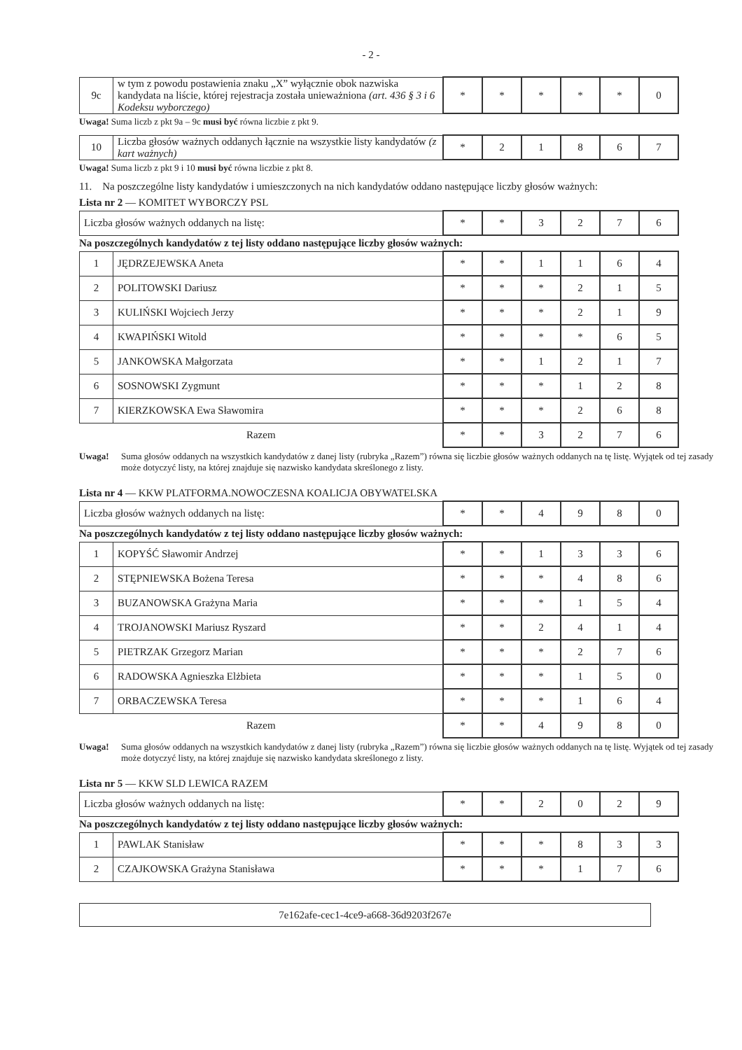- 2 -
| 9c | w tym z powodu postawienia znaku „X” wyłącznie obok nazwiska kandydata na liście, której rejestracja została unieważniona (art. 436 § 3 i 6 Kodeksu wyborczego) | * | * | * | * | * | 0 |
Uwaga! Suma liczb z pkt 9a – 9c musi być równa liczbie z pkt 9.
| 10 | Liczba głosów ważnych oddanych łącznie na wszystkie listy kandydatów (z kart ważnych) | * | 2 | 1 | 8 | 6 | 7 |
Uwaga! Suma liczb z pkt 9 i 10 musi być równa liczbie z pkt 8.
11. Na poszczególne listy kandydatów i umieszczonych na nich kandydatów oddano następujące liczby głosów ważnych:
Lista nr 2 — KOMITET WYBORCZY PSL
| Liczba głosów ważnych oddanych na listę: | * | * | 3 | 2 | 7 | 6 |
Na poszczególnych kandydatów z tej listy oddano następujące liczby głosów ważnych:
| 1 | JĘDRZEJEWSKA Aneta | * | * | 1 | 1 | 6 | 4 |
| 2 | POLITOWSKI Dariusz | * | * | * | 2 | 1 | 5 |
| 3 | KULIŃSKI Wojciech Jerzy | * | * | * | 2 | 1 | 9 |
| 4 | KWAPIŃSKI Witold | * | * | * | * | 6 | 5 |
| 5 | JANKOWSKA Małgorzata | * | * | 1 | 2 | 1 | 7 |
| 6 | SOSNOWSKI Zygmunt | * | * | * | 1 | 2 | 8 |
| 7 | KIERZKOWSKA Ewa Sławomira | * | * | * | 2 | 6 | 8 |
| Razem | | * | * | 3 | 2 | 7 | 6 |
Uwaga! Suma głosów oddanych na wszystkich kandydatów z danej listy (rubryka „Razem”) równa się liczbie głosów ważnych oddanych na tę listę. Wyjątek od tej zasady może dotyczyć listy, na której znajduje się nazwisko kandydata skreślonego z listy.
Lista nr 4 — KKW PLATFORMA.NOWOCZESNA KOALICJA OBYWATELSKA
| Liczba głosów ważnych oddanych na listę: | * | * | 4 | 9 | 8 | 0 |
Na poszczególnych kandydatów z tej listy oddano następujące liczby głosów ważnych:
| 1 | KOPYŚĆ Sławomir Andrzej | * | * | 1 | 3 | 3 | 6 |
| 2 | STĘPNIEWSKA Bożena Teresa | * | * | * | 4 | 8 | 6 |
| 3 | BUZANOWSKA Grażyna Maria | * | * | * | 1 | 5 | 4 |
| 4 | TROJANOWSKI Mariusz Ryszard | * | * | 2 | 4 | 1 | 4 |
| 5 | PIETRZAK Grzegorz Marian | * | * | * | 2 | 7 | 6 |
| 6 | RADOWSKA Agnieszka Elżbieta | * | * | * | 1 | 5 | 0 |
| 7 | ORBACZEWSKA Teresa | * | * | * | 1 | 6 | 4 |
| Razem | | * | * | 4 | 9 | 8 | 0 |
Uwaga! Suma głosów oddanych na wszystkich kandydatów z danej listy (rubryka „Razem”) równa się liczbie głosów ważnych oddanych na tę listę. Wyjątek od tej zasady może dotyczyć listy, na której znajduje się nazwisko kandydata skreślonego z listy.
Lista nr 5 — KKW SLD LEWICA RAZEM
| Liczba głosów ważnych oddanych na listę: | * | * | 2 | 0 | 2 | 9 |
Na poszczególnych kandydatów z tej listy oddano następujące liczby głosów ważnych:
| 1 | PAWLAK Stanisław | * | * | * | 8 | 3 | 3 |
| 2 | CZAJKOWSKA Grażyna Stanisława | * | * | * | 1 | 7 | 6 |
7e162afe-cec1-4ce9-a668-36d9203f267e